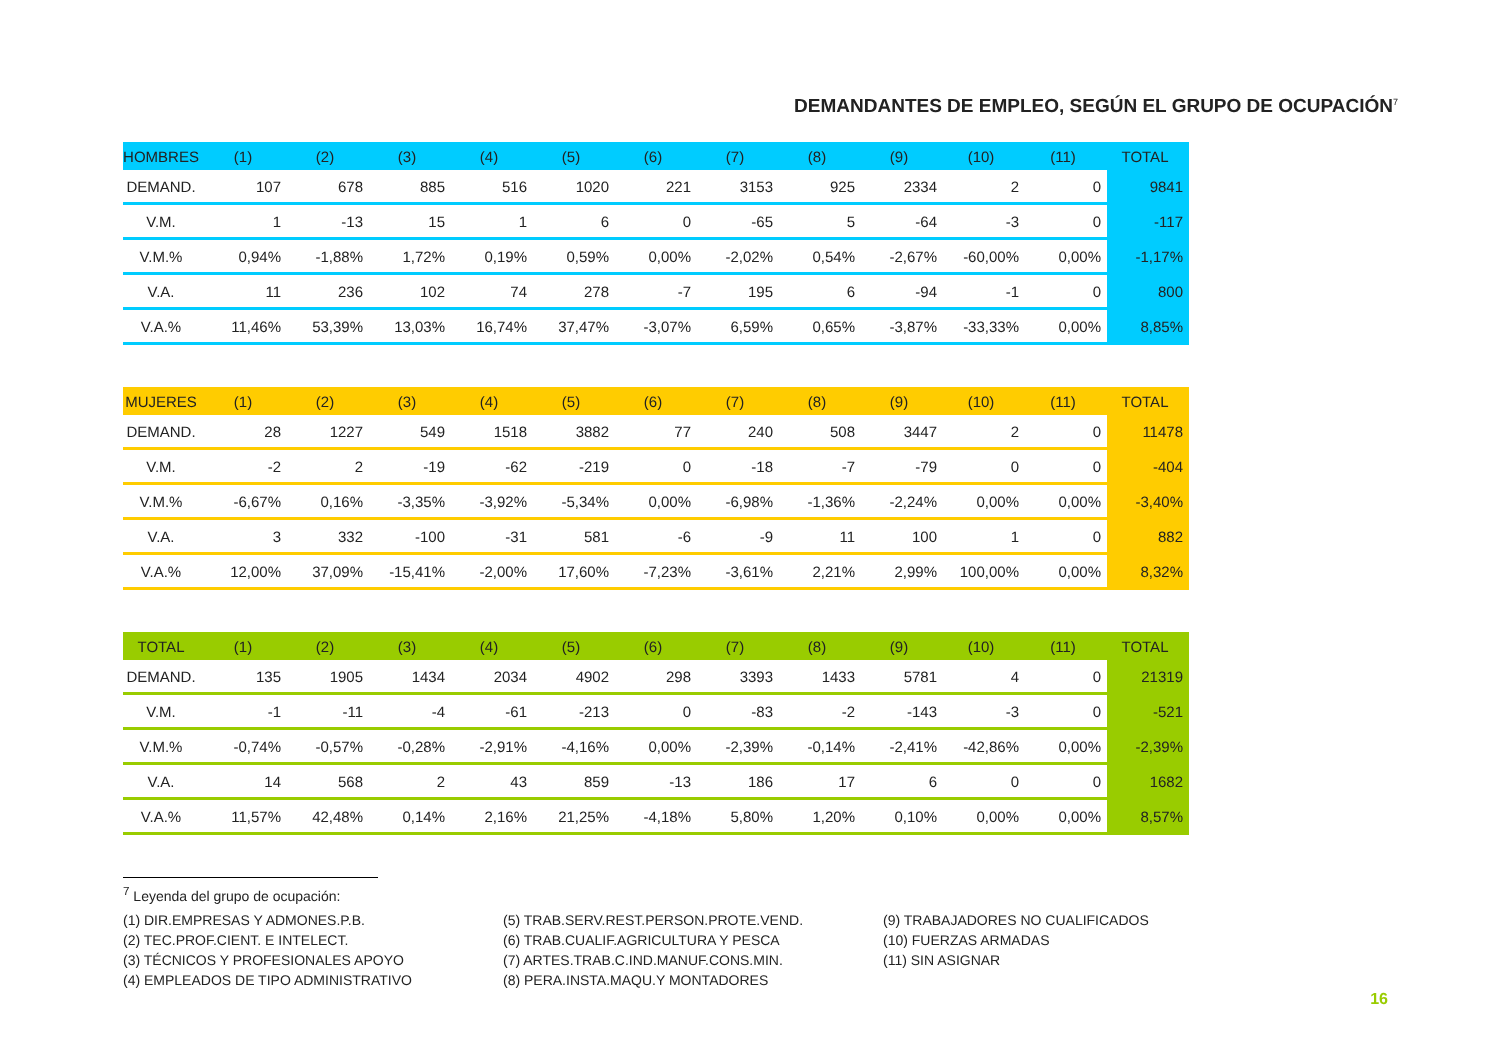DEMANDANTES DE EMPLEO, SEGÚN EL GRUPO DE OCUPACIÓN<sup>7</sup>
| HOMBRES | (1) | (2) | (3) | (4) | (5) | (6) | (7) | (8) | (9) | (10) | (11) | TOTAL |
| --- | --- | --- | --- | --- | --- | --- | --- | --- | --- | --- | --- | --- |
| DEMAND. | 107 | 678 | 885 | 516 | 1020 | 221 | 3153 | 925 | 2334 | 2 | 0 | 9841 |
| V.M. | 1 | -13 | 15 | 1 | 6 | 0 | -65 | 5 | -64 | -3 | 0 | -117 |
| V.M.% | 0,94% | -1,88% | 1,72% | 0,19% | 0,59% | 0,00% | -2,02% | 0,54% | -2,67% | -60,00% | 0,00% | -1,17% |
| V.A. | 11 | 236 | 102 | 74 | 278 | -7 | 195 | 6 | -94 | -1 | 0 | 800 |
| V.A.% | 11,46% | 53,39% | 13,03% | 16,74% | 37,47% | -3,07% | 6,59% | 0,65% | -3,87% | -33,33% | 0,00% | 8,85% |
| MUJERES | (1) | (2) | (3) | (4) | (5) | (6) | (7) | (8) | (9) | (10) | (11) | TOTAL |
| --- | --- | --- | --- | --- | --- | --- | --- | --- | --- | --- | --- | --- |
| DEMAND. | 28 | 1227 | 549 | 1518 | 3882 | 77 | 240 | 508 | 3447 | 2 | 0 | 11478 |
| V.M. | -2 | 2 | -19 | -62 | -219 | 0 | -18 | -7 | -79 | 0 | 0 | -404 |
| V.M.% | -6,67% | 0,16% | -3,35% | -3,92% | -5,34% | 0,00% | -6,98% | -1,36% | -2,24% | 0,00% | 0,00% | -3,40% |
| V.A. | 3 | 332 | -100 | -31 | 581 | -6 | -9 | 11 | 100 | 1 | 0 | 882 |
| V.A.% | 12,00% | 37,09% | -15,41% | -2,00% | 17,60% | -7,23% | -3,61% | 2,21% | 2,99% | 100,00% | 0,00% | 8,32% |
| TOTAL | (1) | (2) | (3) | (4) | (5) | (6) | (7) | (8) | (9) | (10) | (11) | TOTAL |
| --- | --- | --- | --- | --- | --- | --- | --- | --- | --- | --- | --- | --- |
| DEMAND. | 135 | 1905 | 1434 | 2034 | 4902 | 298 | 3393 | 1433 | 5781 | 4 | 0 | 21319 |
| V.M. | -1 | -11 | -4 | -61 | -213 | 0 | -83 | -2 | -143 | -3 | 0 | -521 |
| V.M.% | -0,74% | -0,57% | -0,28% | -2,91% | -4,16% | 0,00% | -2,39% | -0,14% | -2,41% | -42,86% | 0,00% | -2,39% |
| V.A. | 14 | 568 | 2 | 43 | 859 | -13 | 186 | 17 | 6 | 0 | 0 | 1682 |
| V.A.% | 11,57% | 42,48% | 0,14% | 2,16% | 21,25% | -4,18% | 5,80% | 1,20% | 0,10% | 0,00% | 0,00% | 8,57% |
<sup>7</sup> Leyenda del grupo de ocupación:
(1) DIR.EMPRESAS Y ADMONES.P.B.
(2) TEC.PROF.CIENT. E INTELECT.
(3) TÉCNICOS Y PROFESIONALES APOYO
(4) EMPLEADOS DE TIPO ADMINISTRATIVO
(5) TRAB.SERV.REST.PERSON.PROTE.VEND.
(6) TRAB.CUALIF.AGRICULTURA Y PESCA
(7) ARTES.TRAB.C.IND.MANUF.CONS.MIN.
(8) PERA.INSTA.MAQU.Y MONTADORES
(9) TRABAJADORES NO CUALIFICADOS
(10) FUERZAS ARMADAS
(11) SIN ASIGNAR
16